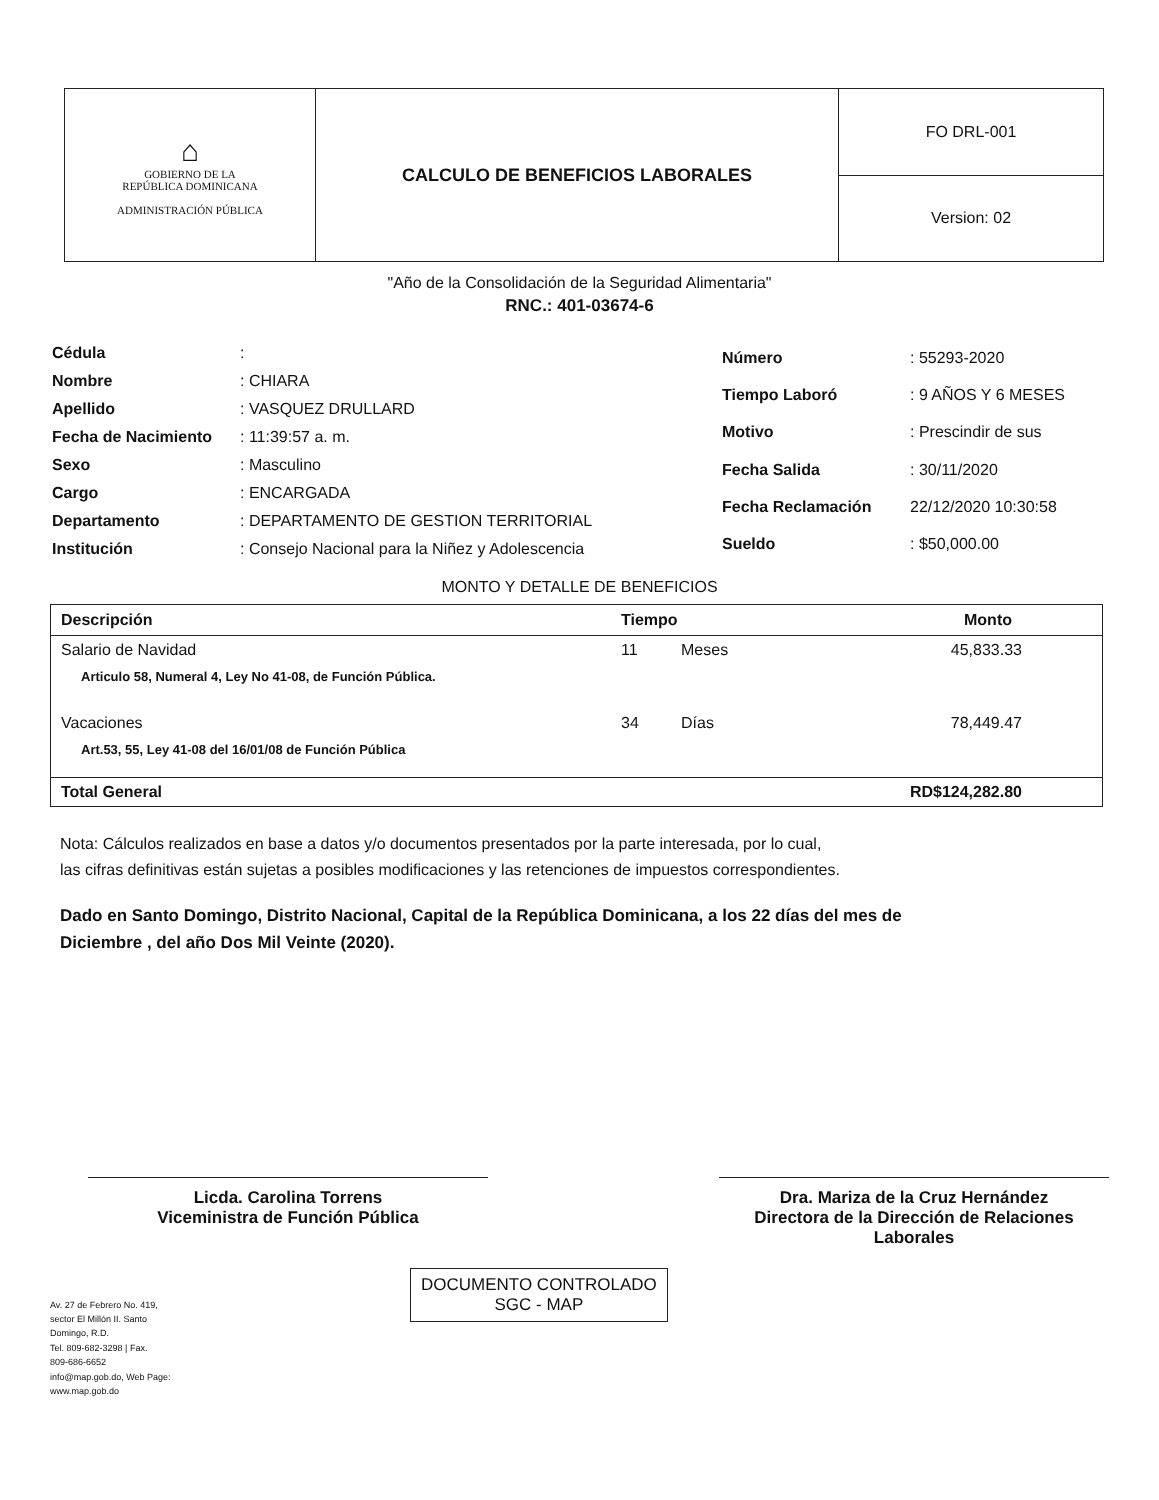| ⌂ GOBIERNO DE LA REPÚBLICA DOMINICANA ADMINISTRACIÓN PÚBLICA | CALCULO DE BENEFICIOS LABORALES | FO DRL-001 |
| | | Version: 02 |
"Año de la Consolidación de la Seguridad Alimentaria"
RNC.: 401-03674-6
| Cédula | : |
| Nombre | : CHIARA |
| Apellido | : VASQUEZ DRULLARD |
| Fecha de Nacimiento | : 11:39:57 a. m. |
| Sexo | : Masculino |
| Cargo | : ENCARGADA |
| Departamento | : DEPARTAMENTO DE GESTION TERRITORIAL |
| Institución | : Consejo Nacional para la Niñez y Adolescencia |
| Número | : 55293-2020 |
| Tiempo Laboró | : 9 AÑOS Y 6 MESES |
| Motivo | : Prescindir de sus |
| Fecha Salida | : 30/11/2020 |
| Fecha Reclamación | 22/12/2020 10:30:58 |
| Sueldo | : $50,000.00 |
MONTO Y DETALLE DE BENEFICIOS
| Descripción | Tiempo | | Monto |
| --- | --- | --- | --- |
| Salario de Navidad | 11 | Meses | 45,833.33 |
| Articulo 58, Numeral 4, Ley No 41-08, de Función Pública. | | | |
| Vacaciones | 34 | Días | 78,449.47 |
| Art.53, 55, Ley 41-08 del 16/01/08 de Función Pública | | | |
| Total General | | | RD$124,282.80 |
Nota: Cálculos realizados en base a datos y/o documentos presentados por la parte interesada, por lo cual,
las cifras definitivas están sujetas a posibles modificaciones y las retenciones de impuestos correspondientes.
Dado en Santo Domingo, Distrito Nacional, Capital de la República Dominicana, a los 22 días del mes de Diciembre , del año Dos Mil Veinte (2020).
Licda. Carolina Torrens
Viceministra de Función Pública
Dra. Mariza de la Cruz Hernández
Directora de la Dirección de Relaciones Laborales
Av. 27 de Febrero No. 419,
sector El Millón II. Santo
Domingo, R.D.
Tel. 809-682-3298 | Fax.
809-686-6652
info@map.gob.do, Web Page:
www.map.gob.do
DOCUMENTO CONTROLADO
SGC - MAP